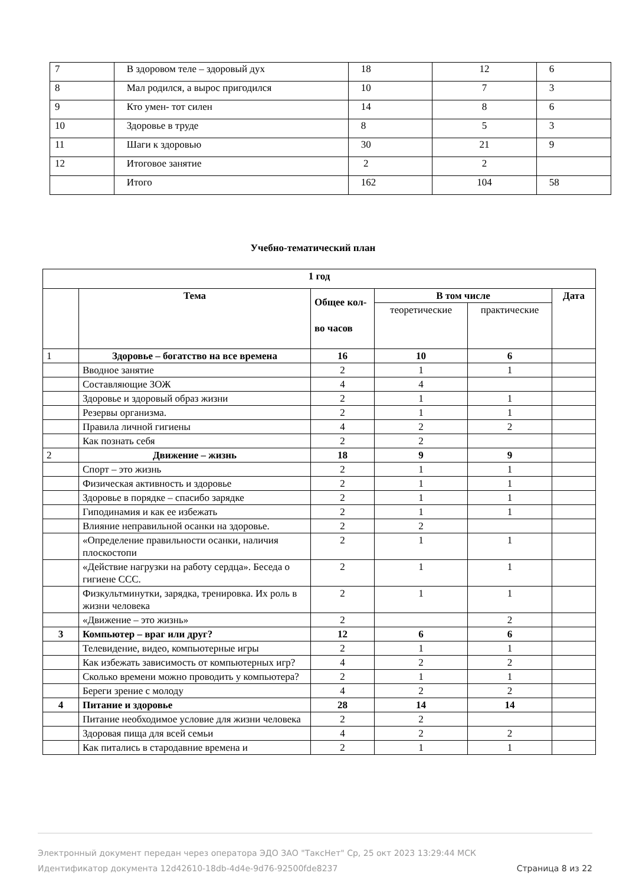| 7 | В здоровом теле – здоровый дух | 18 | 12 | 6 |
| 8 | Мал родился, а вырос пригодился | 10 | 7 | 3 |
| 9 | Кто умен- тот силен | 14 | 8 | 6 |
| 10 | Здоровье в труде | 8 | 5 | 3 |
| 11 | Шаги к здоровью | 30 | 21 | 9 |
| 12 | Итоговое занятие | 2 | 2 | |
| | Итого | 162 | 104 | 58 |
Учебно-тематический план
| 1 год | | | | | |
| --- | --- | --- | --- | --- | --- |
| | Тема | Общее кол-во часов | В том числе | | Дата |
| | | | теоретические | практические | |
| 1 | Здоровье – богатство на все времена | 16 | 10 | 6 | |
| | Вводное занятие | 2 | 1 | 1 | |
| | Составляющие ЗОЖ | 4 | 4 | | |
| | Здоровье и здоровый образ жизни | 2 | 1 | 1 | |
| | Резервы организма. | 2 | 1 | 1 | |
| | Правила личной гигиены | 4 | 2 | 2 | |
| | Как познать себя | 2 | 2 | | |
| 2 | Движение – жизнь | 18 | 9 | 9 | |
| | Спорт – это жизнь | 2 | 1 | 1 | |
| | Физическая активность и здоровье | 2 | 1 | 1 | |
| | Здоровье в порядке – спасибо зарядке | 2 | 1 | 1 | |
| | Гиподинамия и как ее избежать | 2 | 1 | 1 | |
| | Влияние неправильной осанки на здоровье. | 2 | 2 | | |
| | «Определение правильности осанки, наличия плоскостопи | 2 | 1 | 1 | |
| | «Действие нагрузки на работу сердца». Беседа о гигиене ССС. | 2 | 1 | 1 | |
| | Физкультминутки, зарядка, тренировка. Их роль в жизни человека | 2 | 1 | 1 | |
| | «Движение – это жизнь» | 2 | | 2 | |
| 3 | Компьютер – враг или друг? | 12 | 6 | 6 | |
| | Телевидение, видео, компьютерные игры | 2 | 1 | 1 | |
| | Как избежать зависимость от компьютерных игр? | 4 | 2 | 2 | |
| | Сколько времени можно проводить у компьютера? | 2 | 1 | 1 | |
| | Береги зрение с молоду | 4 | 2 | 2 | |
| 4 | Питание и здоровье | 28 | 14 | 14 | |
| | Питание необходимое условие для жизни человека | 2 | 2 | | |
| | Здоровая пища для всей семьи | 4 | 2 | 2 | |
| | Как питались в стародавние времена и | 2 | 1 | 1 | |
Электронный документ передан через оператора ЭДО ЗАО "ТаксНет" Ср, 25 окт 2023 13:29:44 МСК
Идентификатор документа 12d42610-18db-4d4e-9d76-92500fde8237
Страница 8 из 22